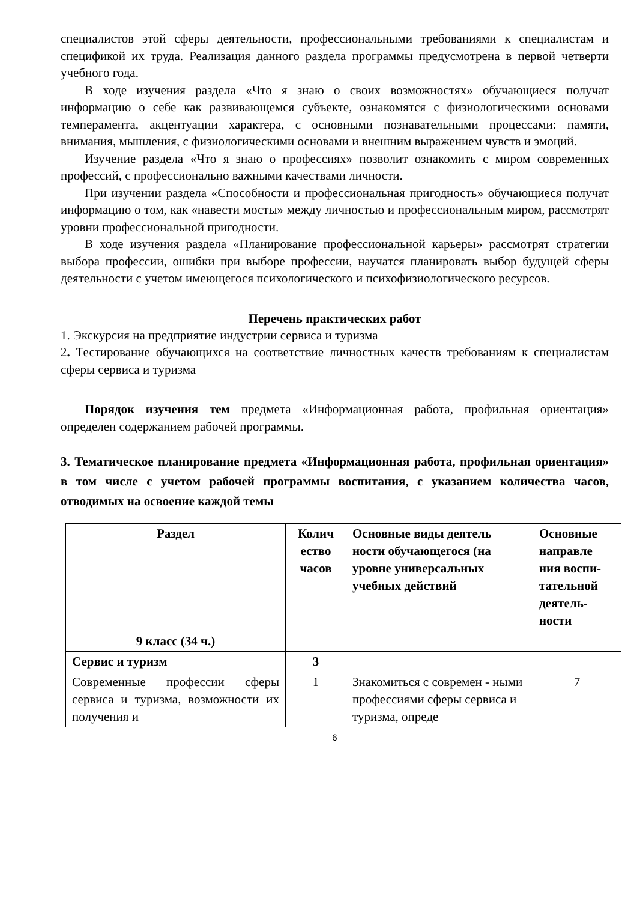специалистов этой сферы деятельности, профессиональными требованиями к специалистам и спецификой их труда. Реализация данного раздела программы предусмотрена в первой четверти учебного года.
В ходе изучения раздела «Что я знаю о своих возможностях» обучающиеся получат информацию о себе как развивающемся субъекте, ознакомятся с физиологическими основами темперамента, акцентуации характера, с основными познавательными процессами: памяти, внимания, мышления, с физиологическими основами и внешним выражением чувств и эмоций.
Изучение раздела «Что я знаю о профессиях» позволит ознакомить с миром современных профессий, с профессионально важными качествами личности.
При изучении раздела «Способности и профессиональная пригодность» обучающиеся получат информацию о том, как «навести мосты» между личностью и профессиональным миром, рассмотрят уровни профессиональной пригодности.
В ходе изучения раздела «Планирование профессиональной карьеры» рассмотрят стратегии выбора профессии, ошибки при выборе профессии, научатся планировать выбор будущей сферы деятельности с учетом имеющегося психологического и психофизиологического ресурсов.
Перечень практических работ
1. Экскурсия на предприятие индустрии сервиса и туризма
2. Тестирование обучающихся на соответствие личностных качеств требованиям к специалистам сферы сервиса и туризма
Порядок изучения тем предмета «Информационная работа, профильная ориентация» определен содержанием рабочей программы.
3. Тематическое планирование предмета «Информационная работа, профильная ориентация» в том числе с учетом рабочей программы воспитания, с указанием количества часов, отводимых на освоение каждой темы
| Раздел | Колич ество часов | Основные виды деятель ности обучающегося (на уровне универсальных учебных действий | Основные направле ния воспи-тательной деятель-ности |
| --- | --- | --- | --- |
| 9 класс (34 ч.) | | | |
| Сервис и туризм | 3 | | |
| Современные профессии сферы сервиса и туризма, возможности их получения и | 1 | Знакомиться с современ - ными профессиями сферы сервиса и туризма, опреде | 7 |
6